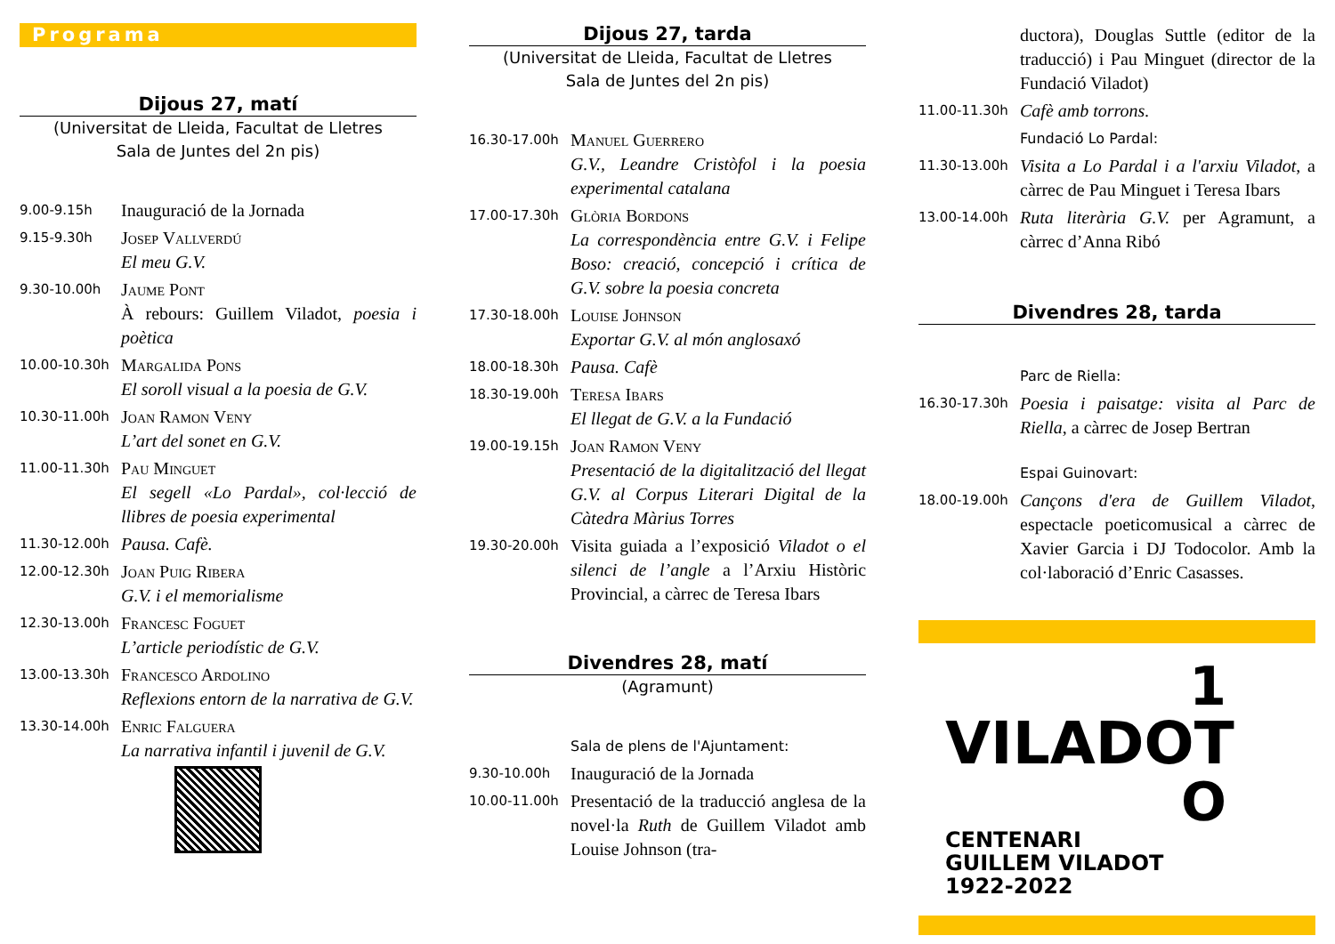Programa
Dijous 27, matí
(Universitat de Lleida, Facultat de Lletres
Sala de Juntes del 2n pis)
9.00-9.15h
Inauguració de la Jornada
9.15-9.30h
Josep Vallverdú
El meu G.V.
9.30-10.00h
Jaume Pont
À rebours: Guillem Viladot, poesia i poètica
10.00-10.30h
Margalida Pons
El soroll visual a la poesia de G.V.
10.30-11.00h
Joan Ramon Veny
L’art del sonet en G.V.
11.00-11.30h
Pau Minguet
El segell «Lo Pardal», col·lecció de llibres de poesia experimental
11.30-12.00h
Pausa. Cafè.
12.00-12.30h
Joan Puig Ribera
G.V. i el memorialisme
12.30-13.00h
Francesc Foguet
L’article periodístic de G.V.
13.00-13.30h
Francesco Ardolino
Reflexions entorn de la narrativa de G.V.
13.30-14.00h
Enric Falguera
La narrativa infantil i juvenil de G.V.
Dijous 27, tarda
(Universitat de Lleida, Facultat de Lletres
Sala de Juntes del 2n pis)
16.30-17.00h
Manuel Guerrero
G.V., Leandre Cristòfol i la poesia experimental catalana
17.00-17.30h
Glòria Bordons
La correspondència entre G.V. i Felipe Boso: creació, concepció i crítica de G.V. sobre la poesia concreta
17.30-18.00h
Louise Johnson
Exportar G.V. al món anglosaxó
18.00-18.30h
Pausa. Cafè
18.30-19.00h
Teresa Ibars
El llegat de G.V. a la Fundació
19.00-19.15h
Joan Ramon Veny
Presentació de la digitalització del llegat G.V. al Corpus Literari Digital de la Càtedra Màrius Torres
19.30-20.00h
Visita guiada a l’exposició Viladot o el silenci de l’angle a l’Arxiu Històric Provincial, a càrrec de Teresa Ibars
Divendres 28, matí
(Agramunt)
Sala de plens de l'Ajuntament:
9.30-10.00h
Inauguració de la Jornada
10.00-11.00h
Presentació de la traducció anglesa de la novel·la Ruth de Guillem Viladot amb Louise Johnson (tra-
ductora), Douglas Suttle (editor de la traducció) i Pau Minguet (director de la Fundació Viladot)
11.00-11.30h
Cafè amb torrons.
Fundació Lo Pardal:
11.30-13.00h
Visita a Lo Pardal i a l'arxiu Viladot, a càrrec de Pau Minguet i Teresa Ibars
13.00-14.00h
Ruta literària G.V. per Agramunt, a càrrec d’Anna Ribó
Divendres 28, tarda
Parc de Riella:
16.30-17.30h
Poesia i paisatge: visita al Parc de Riella, a càrrec de Josep Bertran
Espai Guinovart:
18.00-19.00h
Cançons d'era de Guillem Viladot, espectacle poeticomusical a càrrec de Xavier Garcia i DJ Todocolor. Amb la col·laboració d’Enric Casasses.
1
VILADOT
O
CENTENARI
GUILLEM VILADOT
1922-2022